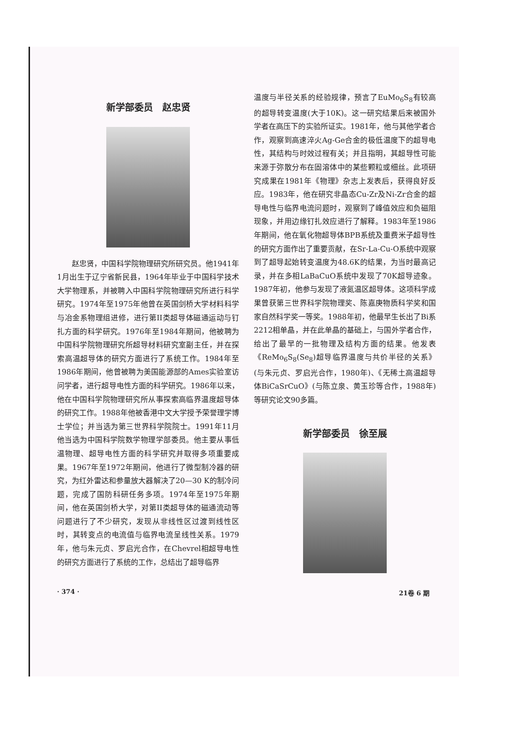新学部委员　赵忠贤
赵忠贤，中国科学院物理研究所研究员。他1941年1月出生于辽宁省新民县，1964年毕业于中国科学技术大学物理系，并被聘入中国科学院物理研究所进行科学研究。1974年至1975年他曾在英国剑桥大学材料科学与冶金系物理组进修，进行第II类超导体磁通运动与钉扎方面的科学研究。1976年至1984年期间，他被聘为中国科学院物理研究所超导材料研究室副主任，并在探索高温超导体的研究方面进行了系统工作。1984年至1986年期间，他曾被聘为美国能源部的Ames实验室访问学者，进行超导电性方面的科学研究。1986年以来，他在中国科学院物理研究所从事探索高临界温度超导体的研究工作。1988年他被香港中文大学授予荣誉理学博士学位；并当选为第三世界科学院院士。1991年11月他当选为中国科学院数学物理学部委员。他主要从事低温物理、超导电性方面的科学研究并取得多项重要成果。1967年至1972年期间，他进行了微型制冷器的研究，为红外雷达和参量放大器解决了20—30 K的制冷问题，完成了国防科研任务多项。1974年至1975年期间，他在英国剑桥大学，对第II类超导体的磁通流动等问题进行了不少研究，发现从非线性区过渡到线性区时，其转变点的电流值与临界电流呈线性关系。1979年，他与朱元贞、罗启光合作，在Chevrel相超导电性的研究方面进行了系统的工作，总结出了超导临界
温度与半径关系的经验规律，预言了EuMo<sub>6</sub>S<sub>8</sub>有较高的超导转变温度(大于10K)。这一研究结果后来被国外学者在高压下的实验所证实。1981年，他与其他学者合作，观察到高速淬火Ag-Ge合金的极低温度下的超导电性，其结构与时效过程有关；并且指明，其超导性可能来源于弥散分布在固溶体中的某些颗粒或细丝。此项研究成果在1981年《物理》杂志上发表后，获得良好反应。1983年，他在研究非晶态Cu-Zr及Ni-Zr合金的超导电性与临界电流问题时，观察到了峰值效应和负磁阻现象，并用边缘钉扎效应进行了解释。1983年至1986年期间，他在氧化物超导体BPB系统及重费米子超导性的研究方面作出了重要贡献，在Sr-La-Cu-O系统中观察到了超导起始转变温度为48.6K的结果，为当时最高记录，并在多相LaBaCuO系统中发现了70K超导迹象。1987年初，他参与发现了液氮温区超导体。这项科学成果曾获第三世界科学院物理奖、陈嘉庚物质科学奖和国家自然科学奖一等奖。1988年初，他最早生长出了Bi系2212相单晶，并在此单晶的基础上，与国外学者合作，给出了最早的一批物理及结构方面的结果。他发表《ReMo<sub>6</sub>S<sub>8</sub>(Se<sub>8</sub>)超导临界温度与共价半径的关系》(与朱元贞、罗启光合作，1980年)、《无稀土高温超导体BiCaSrCuO》(与陈立泉、黄玉珍等合作，1988年)等研究论文90多篇。
新学部委员　徐至展
· 374 · 21卷 6 期